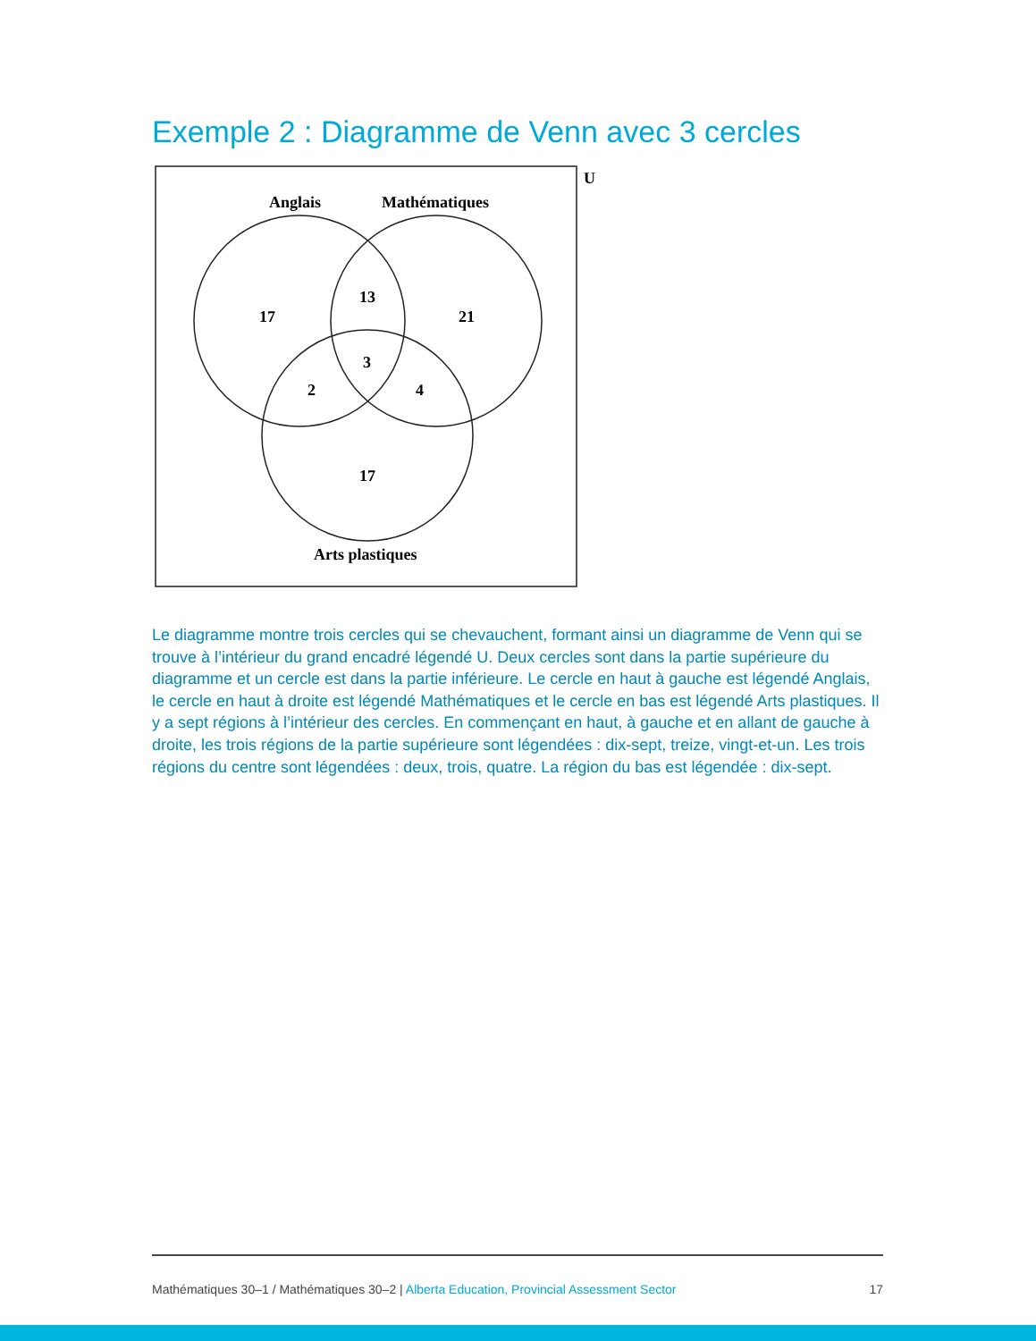Exemple 2 : Diagramme de Venn avec 3 cercles
U
Anglais
Mathématiques
17
13
21
3
2
4
17
Arts plastiques
Le diagramme montre trois cercles qui se chevauchent, formant ainsi un diagramme de Venn qui se trouve à l’intérieur du grand encadré légendé U. Deux cercles sont dans la partie supérieure du diagramme et un cercle est dans la partie inférieure. Le cercle en haut à gauche est légendé Anglais, le cercle en haut à droite est légendé Mathématiques et le cercle en bas est légendé Arts plastiques. Il y a sept régions à l’intérieur des cercles. En commençant en haut, à gauche et en allant de gauche à droite, les trois régions de la partie supérieure sont légendées : dix-sept, treize, vingt-et-un. Les trois régions du centre sont légendées : deux, trois, quatre. La région du bas est légendée : dix-sept.
Mathématiques 30–1 / Mathématiques 30–2 | Alberta Education, Provincial Assessment Sector 17